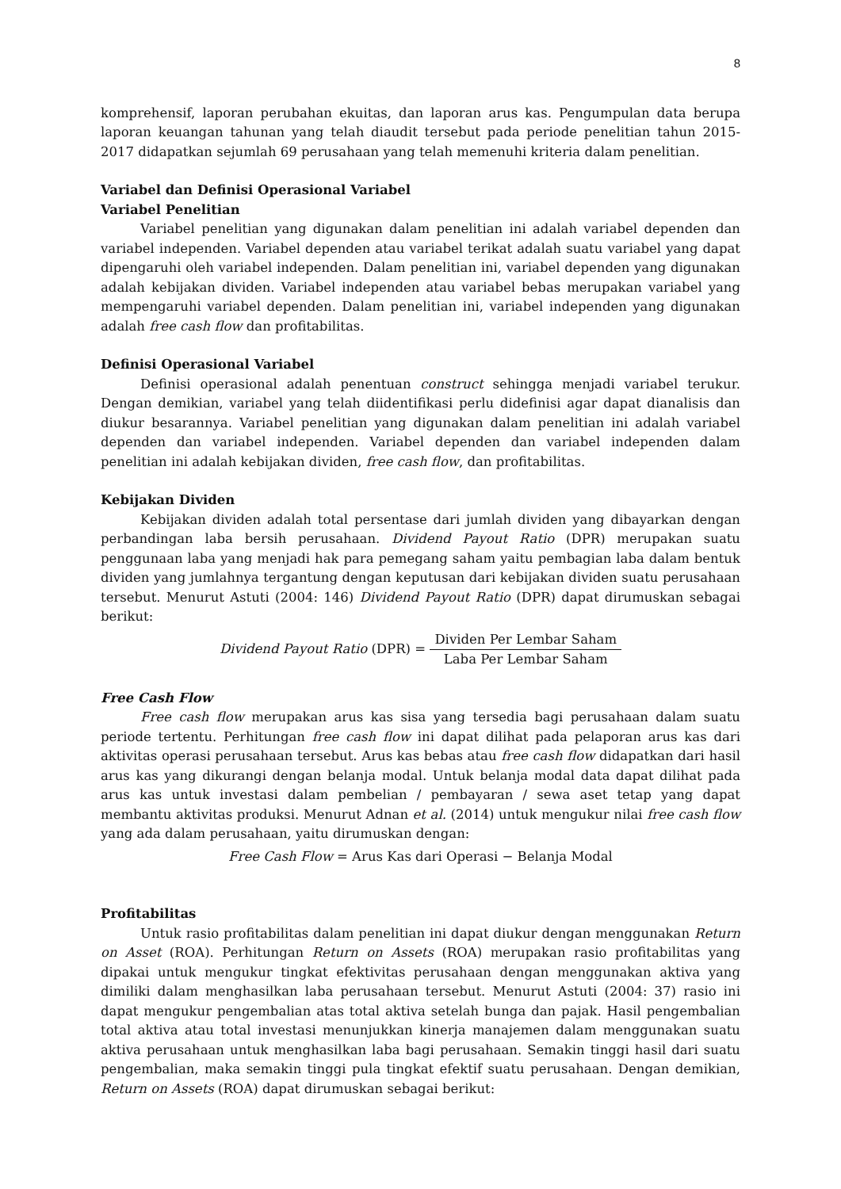8
komprehensif, laporan perubahan ekuitas, dan laporan arus kas. Pengumpulan data berupa laporan keuangan tahunan yang telah diaudit tersebut pada periode penelitian tahun 2015-2017 didapatkan sejumlah 69 perusahaan yang telah memenuhi kriteria dalam penelitian.
Variabel dan Definisi Operasional Variabel
Variabel Penelitian
Variabel penelitian yang digunakan dalam penelitian ini adalah variabel dependen dan variabel independen. Variabel dependen atau variabel terikat adalah suatu variabel yang dapat dipengaruhi oleh variabel independen. Dalam penelitian ini, variabel dependen yang digunakan adalah kebijakan dividen. Variabel independen atau variabel bebas merupakan variabel yang mempengaruhi variabel dependen. Dalam penelitian ini, variabel independen yang digunakan adalah free cash flow dan profitabilitas.
Definisi Operasional Variabel
Definisi operasional adalah penentuan construct sehingga menjadi variabel terukur. Dengan demikian, variabel yang telah diidentifikasi perlu didefinisi agar dapat dianalisis dan diukur besarannya. Variabel penelitian yang digunakan dalam penelitian ini adalah variabel dependen dan variabel independen. Variabel dependen dan variabel independen dalam penelitian ini adalah kebijakan dividen, free cash flow, dan profitabilitas.
Kebijakan Dividen
Kebijakan dividen adalah total persentase dari jumlah dividen yang dibayarkan dengan perbandingan laba bersih perusahaan. Dividend Payout Ratio (DPR) merupakan suatu penggunaan laba yang menjadi hak para pemegang saham yaitu pembagian laba dalam bentuk dividen yang jumlahnya tergantung dengan keputusan dari kebijakan dividen suatu perusahaan tersebut. Menurut Astuti (2004: 146) Dividend Payout Ratio (DPR) dapat dirumuskan sebagai berikut:
Dividend Payout Ratio (DPR) = Dividen Per Lembar Saham Laba Per Lembar Saham
Free Cash Flow
Free cash flow merupakan arus kas sisa yang tersedia bagi perusahaan dalam suatu periode tertentu. Perhitungan free cash flow ini dapat dilihat pada pelaporan arus kas dari aktivitas operasi perusahaan tersebut. Arus kas bebas atau free cash flow didapatkan dari hasil arus kas yang dikurangi dengan belanja modal. Untuk belanja modal data dapat dilihat pada arus kas untuk investasi dalam pembelian / pembayaran / sewa aset tetap yang dapat membantu aktivitas produksi. Menurut Adnan et al. (2014) untuk mengukur nilai free cash flow yang ada dalam perusahaan, yaitu dirumuskan dengan:
Free Cash Flow = Arus Kas dari Operasi − Belanja Modal
Profitabilitas
Untuk rasio profitabilitas dalam penelitian ini dapat diukur dengan menggunakan Return on Asset (ROA). Perhitungan Return on Assets (ROA) merupakan rasio profitabilitas yang dipakai untuk mengukur tingkat efektivitas perusahaan dengan menggunakan aktiva yang dimiliki dalam menghasilkan laba perusahaan tersebut. Menurut Astuti (2004: 37) rasio ini dapat mengukur pengembalian atas total aktiva setelah bunga dan pajak. Hasil pengembalian total aktiva atau total investasi menunjukkan kinerja manajemen dalam menggunakan suatu aktiva perusahaan untuk menghasilkan laba bagi perusahaan. Semakin tinggi hasil dari suatu pengembalian, maka semakin tinggi pula tingkat efektif suatu perusahaan. Dengan demikian, Return on Assets (ROA) dapat dirumuskan sebagai berikut: